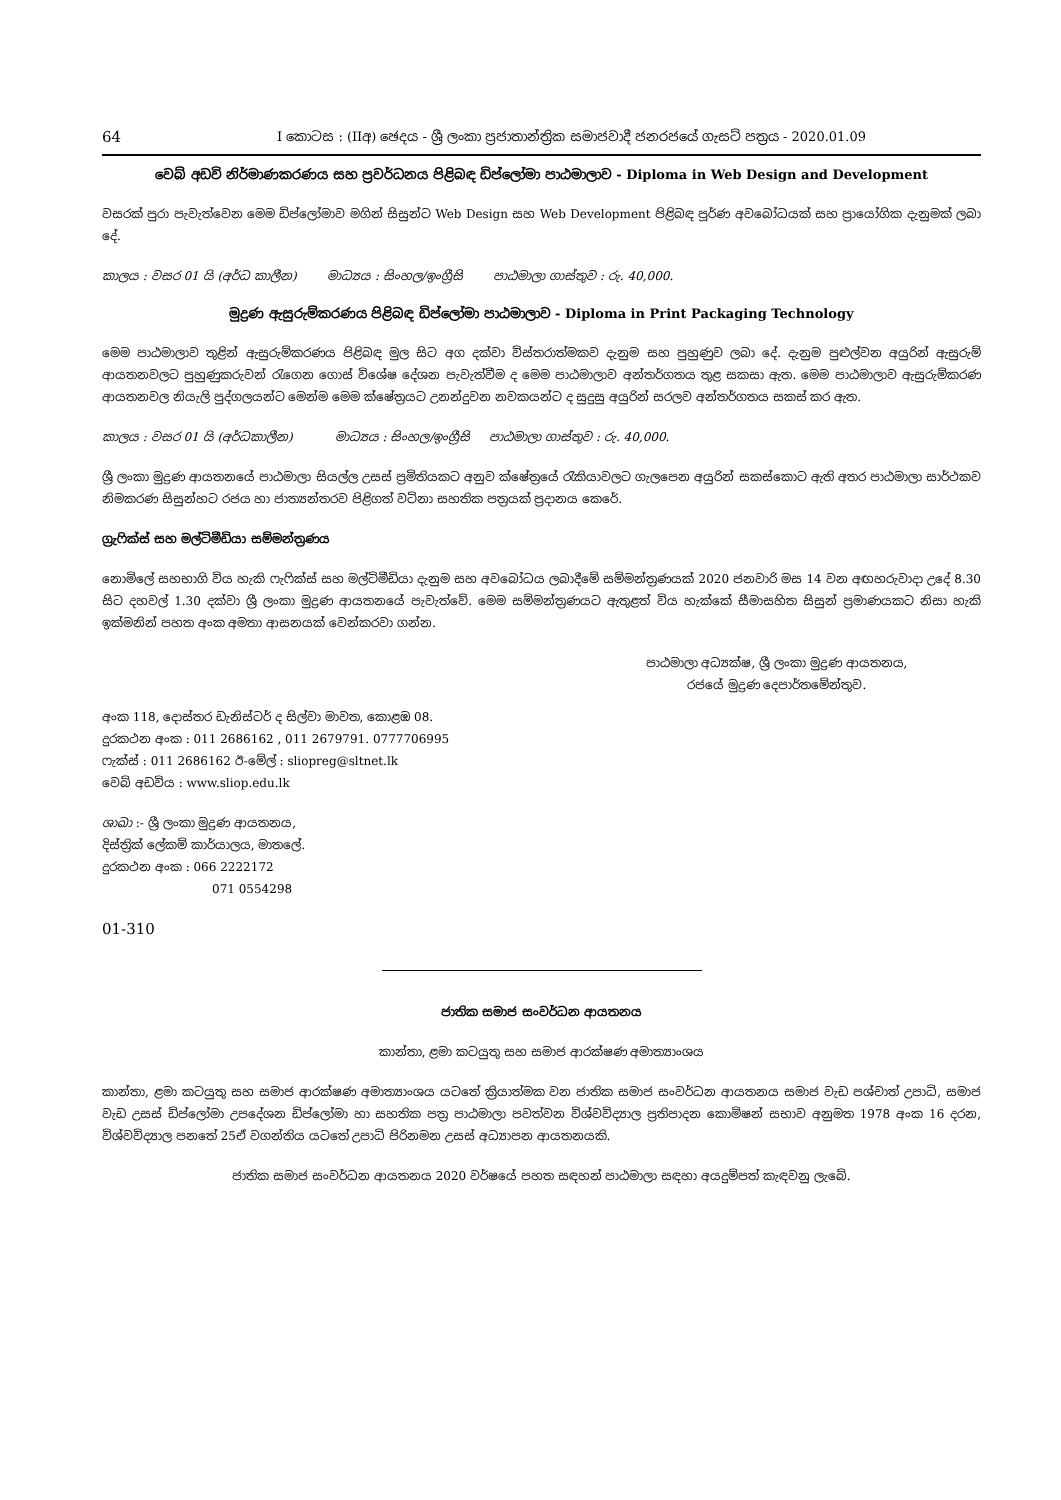64 I කොටස : (IIඅ) ඡෙදය - ශ්‍රී ලංකා ප්‍රජාතාන්ත්‍රික සමාජවාදී ජනරජයේ ගැසට් පත්‍රය - 2020.01.09
වෙබ් අඩවි නිර්මාණකරණය සහ ප්‍රවර්ධනය පිළිබඳ ඩිප්ලෝමා පාඨමාලාව - Diploma in Web Design and Development
වසරක් පුරා පැවැත්වෙන මෙම ඩිප්ලෝමාව මගින් සිසුන්ට Web Design සහ Web Development පිළිබඳ පූර්ණ අවබෝධයක් සහ ප්‍රායෝගික දැනුමක් ලබා දේ.
කාලය : වසර 01 යි (අර්ධ කාලීන) මාධ්‍යය : සිංහල/ඉංග්‍රීසි පාඨමාලා ගාස්තුව : රු. 40,000.
මුද්‍රණ ඇසුරුම්කරණය පිළිබඳ ඩිප්ලෝමා පාඨමාලාව - Diploma in Print Packaging Technology
මෙම පාඨමාලාව තුළින් ඇසුරුම්කරණය පිළිබඳ මුල සිට අග දක්වා විස්තරාත්මකව දැනුම සහ පුහුණුව ලබා දේ. දැනුම පුළුල්වන අයුරින් ඇසුරුම් ආයතනවලට පුහුණුකරුවන් රැගෙන ගොස් විශේෂ දේශන පැවැත්වීම ද මෙම පාඨමාලාව අන්තර්ගතය තුළ සකසා ඇත. මෙම පාඨමාලාව ඇසුරුම්කරණ ආයතනවල නියැලි පුද්ගලයන්ට මෙන්ම මෙම ක්ෂේත්‍රයට උනන්දුවන නවකයන්ට ද සුදුසු අයුරින් සරලව අන්තර්ගතය සකස් කර ඇත.
කාලය : වසර 01 යි (අර්ධකාලීන) මාධ්‍යය : සිංහල/ඉංග්‍රීසි පාඨමාලා ගාස්තුව : රු. 40,000.
ශ්‍රී ලංකා මුද්‍රණ ආයතනයේ පාඨමාලා සියල්ල උසස් ප්‍රමිතියකට අනුව ක්ෂේත්‍රයේ රැකියාවලට ගැලපෙන අයුරින් සකස්කොට ඇති අතර පාඨමාලා සාර්ථකව නිමකරණ සිසුන්හට රජය හා ජාත්‍යන්තරව පිළිගත් වටිනා සහතික පත්‍රයක් ප්‍රදානය කෙරේ.
ග්‍රැෆික්ස් සහ මල්ටිමීඩියා සම්මන්ත්‍රණය
නොමිලේ සහභාගි විය හැකි ෆැෆික්ස් සහ මල්ටිමීඩියා දැනුම සහ අවබෝධය ලබාදීමේ සම්මන්ත්‍රණයක් 2020 ජනවාරි මස 14 වන අඟහරුවාදා උදේ 8.30 සිට දහවල් 1.30 දක්වා ශ්‍රී ලංකා මුද්‍රණ ආයතනයේ පැවැත්වේ. මෙම සම්මන්ත්‍රණයට ඇතුළත් විය හැක්කේ සීමාසහිත සිසුන් ප්‍රමාණයකට නිසා හැකි ඉක්මනින් පහත අංක අමතා ආසනයක් වෙන්කරවා ගන්න.
පාඨමාලා අධ්‍යක්ෂ, ශ්‍රී ලංකා මුද්‍රණ ආයතනය,
රජයේ මුද්‍රණ දෙපාර්තමේන්තුව.
අංක 118, දොස්තර ඩැනිස්ටර් ද සිල්වා මාවත, කොළඹ 08.
දුරකථන අංක : 011 2686162 , 011 2679791. 0777706995
ෆැක්ස් : 011 2686162 ඊ-මේල් : sliopreg@sltnet.lk
වෙබ් අඩවිය : www.sliop.edu.lk
ශාඛා :- ශ්‍රී ලංකා මුද්‍රණ ආයතනය,
දිස්ත්‍රික් ලේකම් කාර්යාලය, මාතලේ.
දුරකථන අංක : 066 2222172
071 0554298
01-310
ජාතික සමාජ සංවර්ධන ආයතනය
කාන්තා, ළමා කටයුතු සහ සමාජ ආරක්ෂණ අමාත්‍යාංශය
කාන්තා, ළමා කටයුතු සහ සමාජ ආරක්ෂණ අමාත්‍යාංශය යටතේ ක්‍රියාත්මක වන ජාතික සමාජ සංවර්ධන ආයතනය සමාජ වැඩ පශ්චාත් උපාධි, සමාජ වැඩ උසස් ඩිප්ලෝමා උපදේශන ඩිප්ලෝමා හා සහතික පත්‍ර පාඨමාලා පවත්වන විශ්වවිද්‍යාල ප්‍රතිපාදන කොමිෂන් සභාව අනුමත 1978 අංක 16 දරන, විශ්වවිද්‍යාල පනතේ 25ඒ වගන්තිය යටතේ උපාධි පිරිනමන උසස් අධ්‍යාපන ආයතනයකි.
ජාතික සමාජ සංවර්ධන ආයතනය 2020 වර්ෂයේ පහත සඳහන් පාඨමාලා සඳහා අයදුම්පත් කැඳවනු ලැබේ.